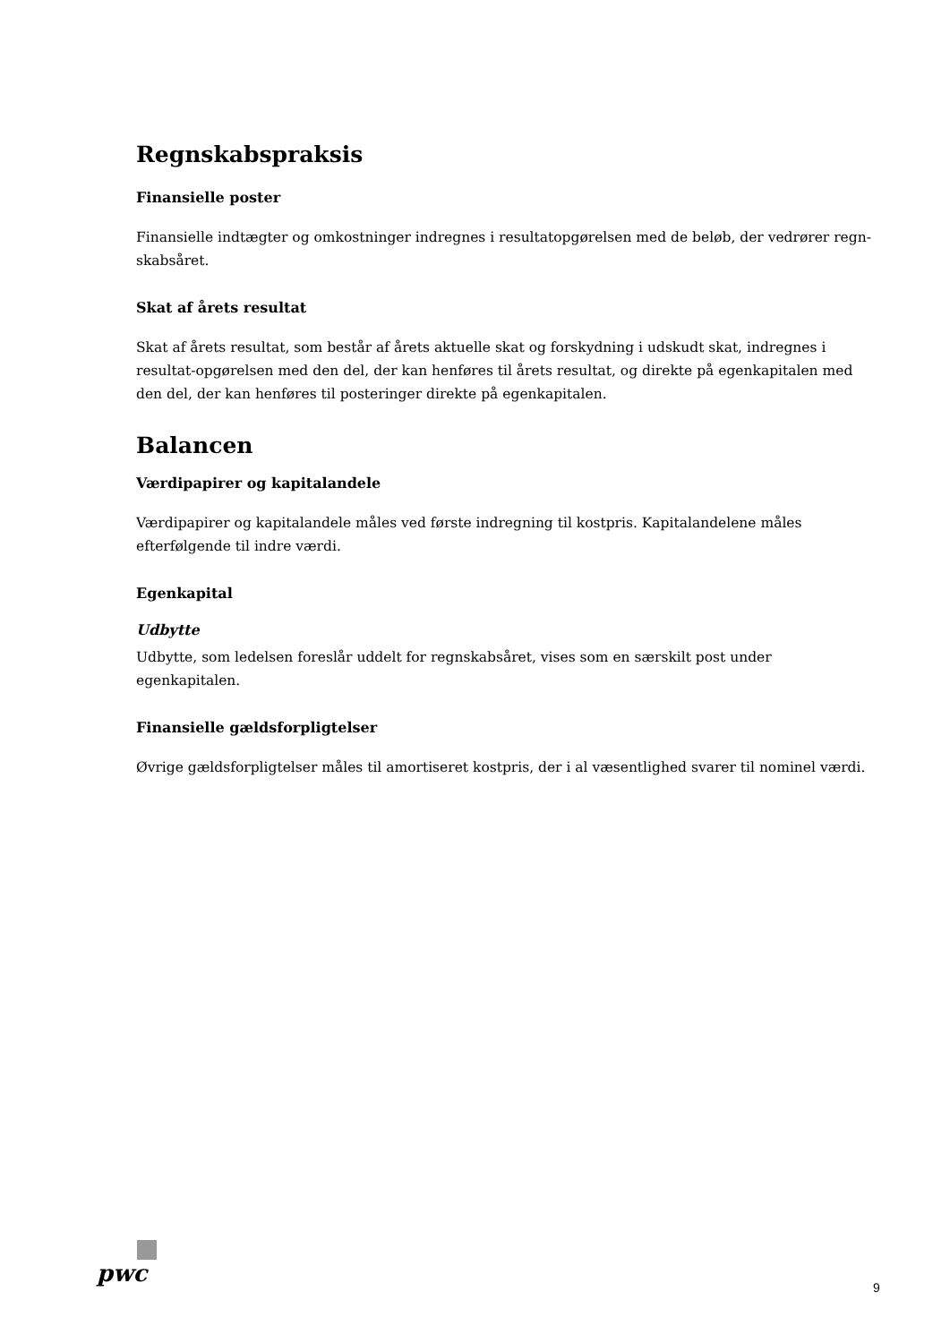Regnskabspraksis
Finansielle poster
Finansielle indtægter og omkostninger indregnes i resultatopgørelsen med de beløb, der vedrører regn-skabsåret.
Skat af årets resultat
Skat af årets resultat, som består af årets aktuelle skat og forskydning i udskudt skat, indregnes i resultat-opgørelsen med den del, der kan henføres til årets resultat, og direkte på egenkapitalen med den del, der kan henføres til posteringer direkte på egenkapitalen.
Balancen
Værdipapirer og kapitalandele
Værdipapirer og kapitalandele måles ved første indregning til kostpris. Kapitalandelene måles efterfølgende til indre værdi.
Egenkapital
Udbytte
Udbytte, som ledelsen foreslår uddelt for regnskabsåret, vises som en særskilt post under egenkapitalen.
Finansielle gældsforpligtelser
Øvrige gældsforpligtelser måles til amortiseret kostpris, der i al væsentlighed svarer til nominel værdi.
pwc
9